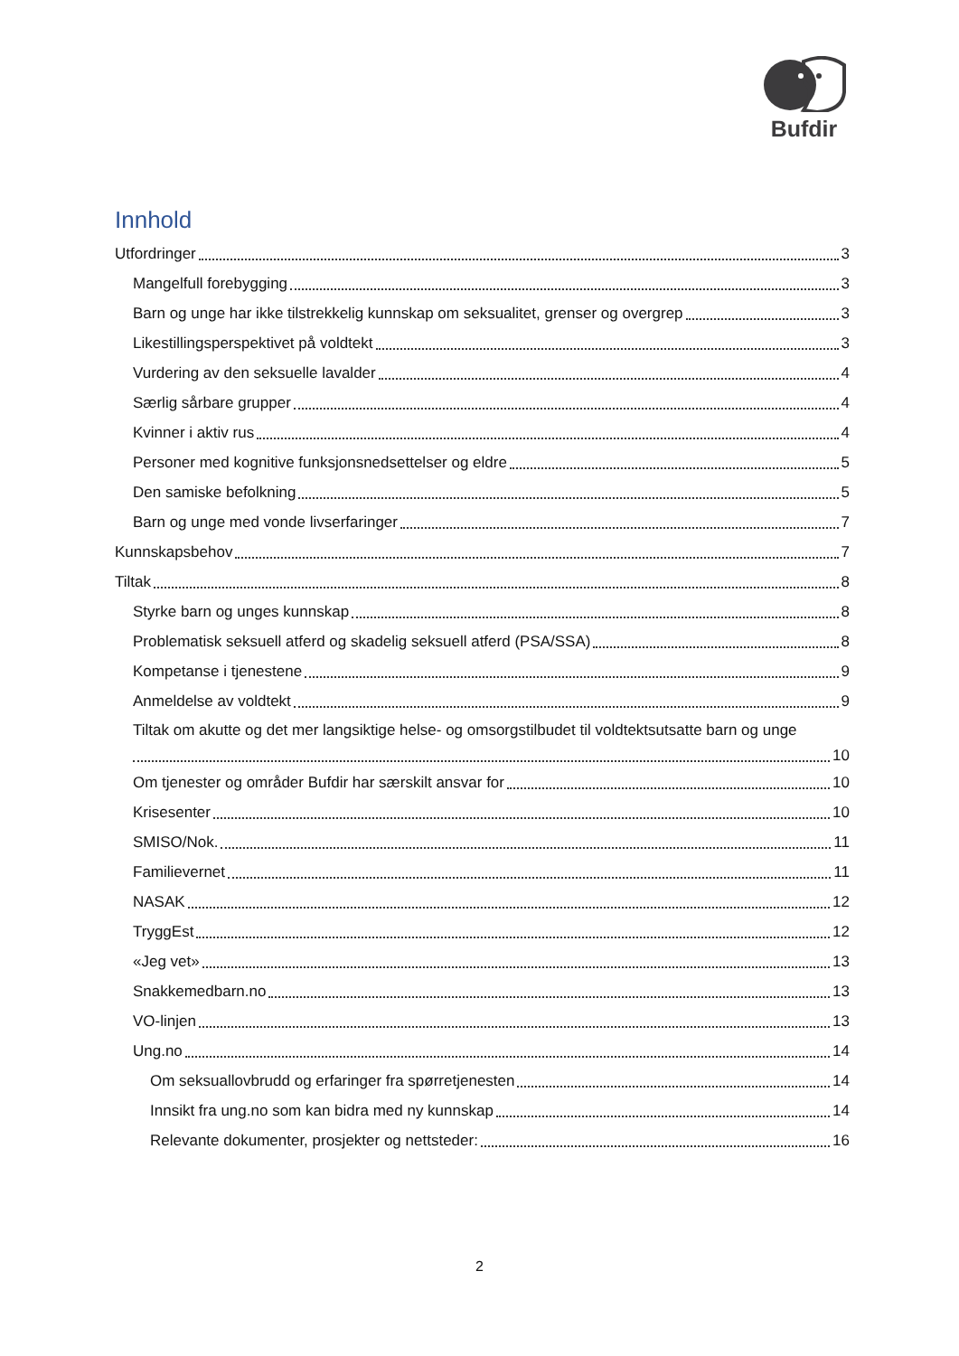Bufdir
Innhold
Utfordringer 3
Mangelfull forebygging 3
Barn og unge har ikke tilstrekkelig kunnskap om seksualitet, grenser og overgrep 3
Likestillingsperspektivet på voldtekt 3
Vurdering av den seksuelle lavalder 4
Særlig sårbare grupper 4
Kvinner i aktiv rus 4
Personer med kognitive funksjonsnedsettelser og eldre 5
Den samiske befolkning 5
Barn og unge med vonde livserfaringer 7
Kunnskapsbehov 7
Tiltak 8
Styrke barn og unges kunnskap 8
Problematisk seksuell atferd og skadelig seksuell atferd (PSA/SSA) 8
Kompetanse i tjenestene 9
Anmeldelse av voldtekt 9
Tiltak om akutte og det mer langsiktige helse- og omsorgstilbudet til voldtektsutsatte barn og unge
10
Om tjenester og områder Bufdir har særskilt ansvar for 10
Krisesenter 10
SMISO/Nok. 11
Familievernet 11
NASAK 12
TryggEst 12
«Jeg vet» 13
Snakkemedbarn.no 13
VO-linjen 13
Ung.no 14
Om seksuallovbrudd og erfaringer fra spørretjenesten 14
Innsikt fra ung.no som kan bidra med ny kunnskap 14
Relevante dokumenter, prosjekter og nettsteder: 16
2